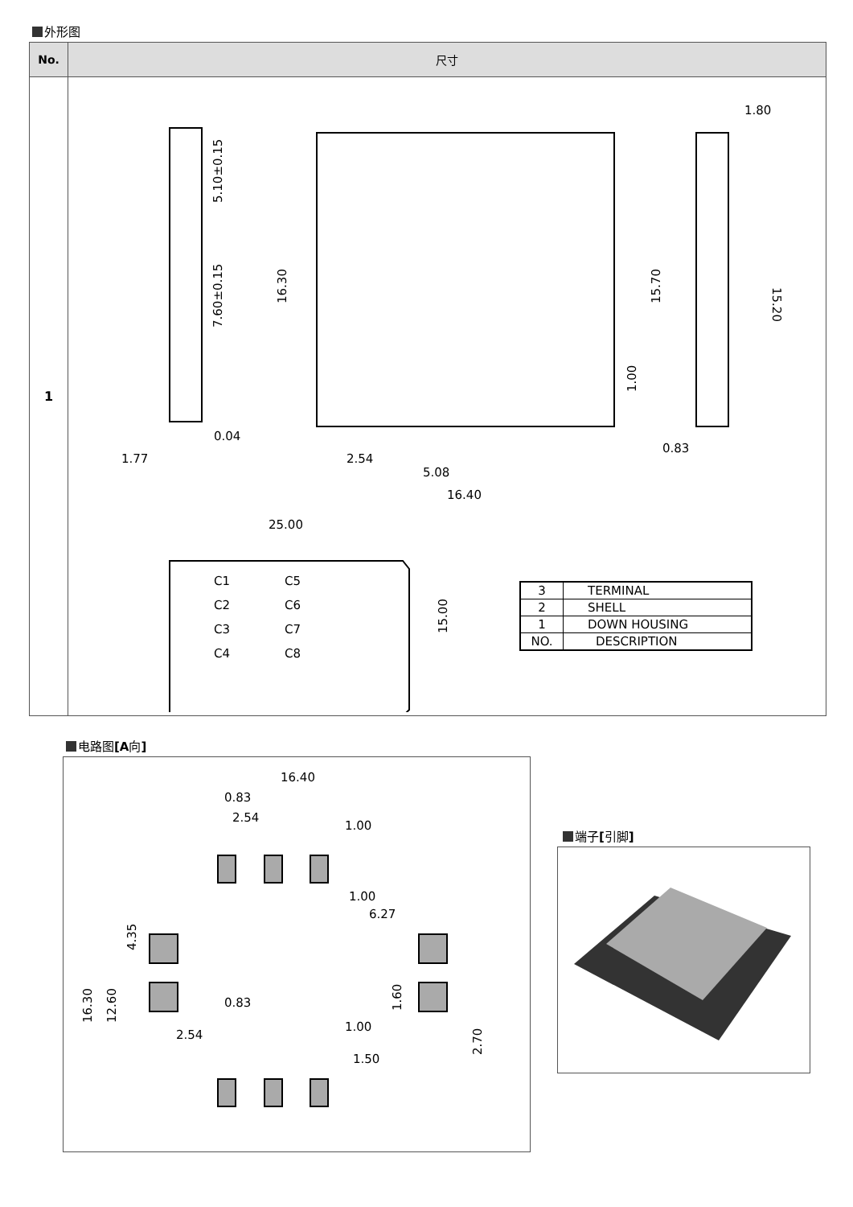外形图
| No. | 尺寸 |
| --- | --- |
| 1 | 5.10±0.15 7.60±0.15 0.04 1.77 16.30 2.54 5.08 16.40 15.70 1.00 1.80 15.20 0.83 25.00 15.00 C1 C5 C2 C6 C3 C7 C4 C8 / 3 / TERMINAL / / 2 / SHELL / / 1 / DOWN HOUSING / / NO. / DESCRIPTION / |
电路图[A向]
16.40
0.83
2.54
1.00
1.00
6.27
4.35
16.30
12.60
1.60
2.70
0.83
2.54
1.00
1.50
端子[引脚]